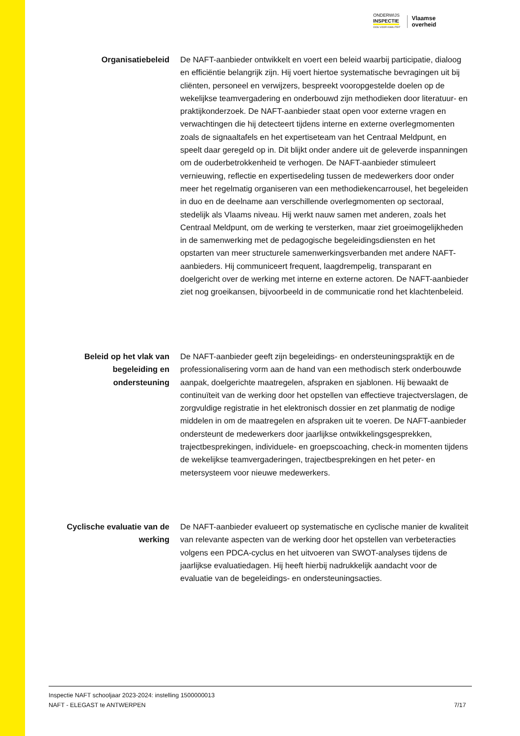ONDERWIJS
INSPECTIE
OOG VOOR KWALITEIT
Vlaamse
overheid
Organisatiebeleid De NAFT-aanbieder ontwikkelt en voert een beleid waarbij participatie, dialoog en efficiëntie belangrijk zijn. Hij voert hiertoe systematische bevragingen uit bij cliënten, personeel en verwijzers, bespreekt vooropgestelde doelen op de wekelijkse teamvergadering en onderbouwd zijn methodieken door literatuur- en praktijkonderzoek. De NAFT-aanbieder staat open voor externe vragen en verwachtingen die hij detecteert tijdens interne en externe overlegmomenten zoals de signaaltafels en het expertiseteam van het Centraal Meldpunt, en speelt daar geregeld op in. Dit blijkt onder andere uit de geleverde inspanningen om de ouderbetrokkenheid te verhogen. De NAFT-aanbieder stimuleert vernieuwing, reflectie en expertisedeling tussen de medewerkers door onder meer het regelmatig organiseren van een methodiekencarrousel, het begeleiden in duo en de deelname aan verschillende overlegmomenten op sectoraal, stedelijk als Vlaams niveau. Hij werkt nauw samen met anderen, zoals het Centraal Meldpunt, om de werking te versterken, maar ziet groeimogelijkheden in de samenwerking met de pedagogische begeleidingsdiensten en het opstarten van meer structurele samenwerkingsverbanden met andere NAFT-aanbieders. Hij communiceert frequent, laagdrempelig, transparant en doelgericht over de werking met interne en externe actoren. De NAFT-aanbieder ziet nog groeikansen, bijvoorbeeld in de communicatie rond het klachtenbeleid.
Beleid op het vlak van begeleiding en ondersteuning
De NAFT-aanbieder geeft zijn begeleidings- en ondersteuningspraktijk en de professionalisering vorm aan de hand van een methodisch sterk onderbouwde aanpak, doelgerichte maatregelen, afspraken en sjablonen. Hij bewaakt de continuïteit van de werking door het opstellen van effectieve trajectverslagen, de zorgvuldige registratie in het elektronisch dossier en zet planmatig de nodige middelen in om de maatregelen en afspraken uit te voeren. De NAFT-aanbieder ondersteunt de medewerkers door jaarlijkse ontwikkelingsgesprekken, trajectbesprekingen, individuele- en groepscoaching, check-in momenten tijdens de wekelijkse teamvergaderingen, trajectbesprekingen en het peter- en metersysteem voor nieuwe medewerkers.
Cyclische evaluatie van de werking
De NAFT-aanbieder evalueert op systematische en cyclische manier de kwaliteit van relevante aspecten van de werking door het opstellen van verbeteracties volgens een PDCA-cyclus en het uitvoeren van SWOT-analyses tijdens de jaarlijkse evaluatiedagen. Hij heeft hierbij nadrukkelijk aandacht voor de evaluatie van de begeleidings- en ondersteuningsacties.
Inspectie NAFT schooljaar 2023-2024: instelling 1500000013
NAFT - ELEGAST te ANTWERPEN 7/17